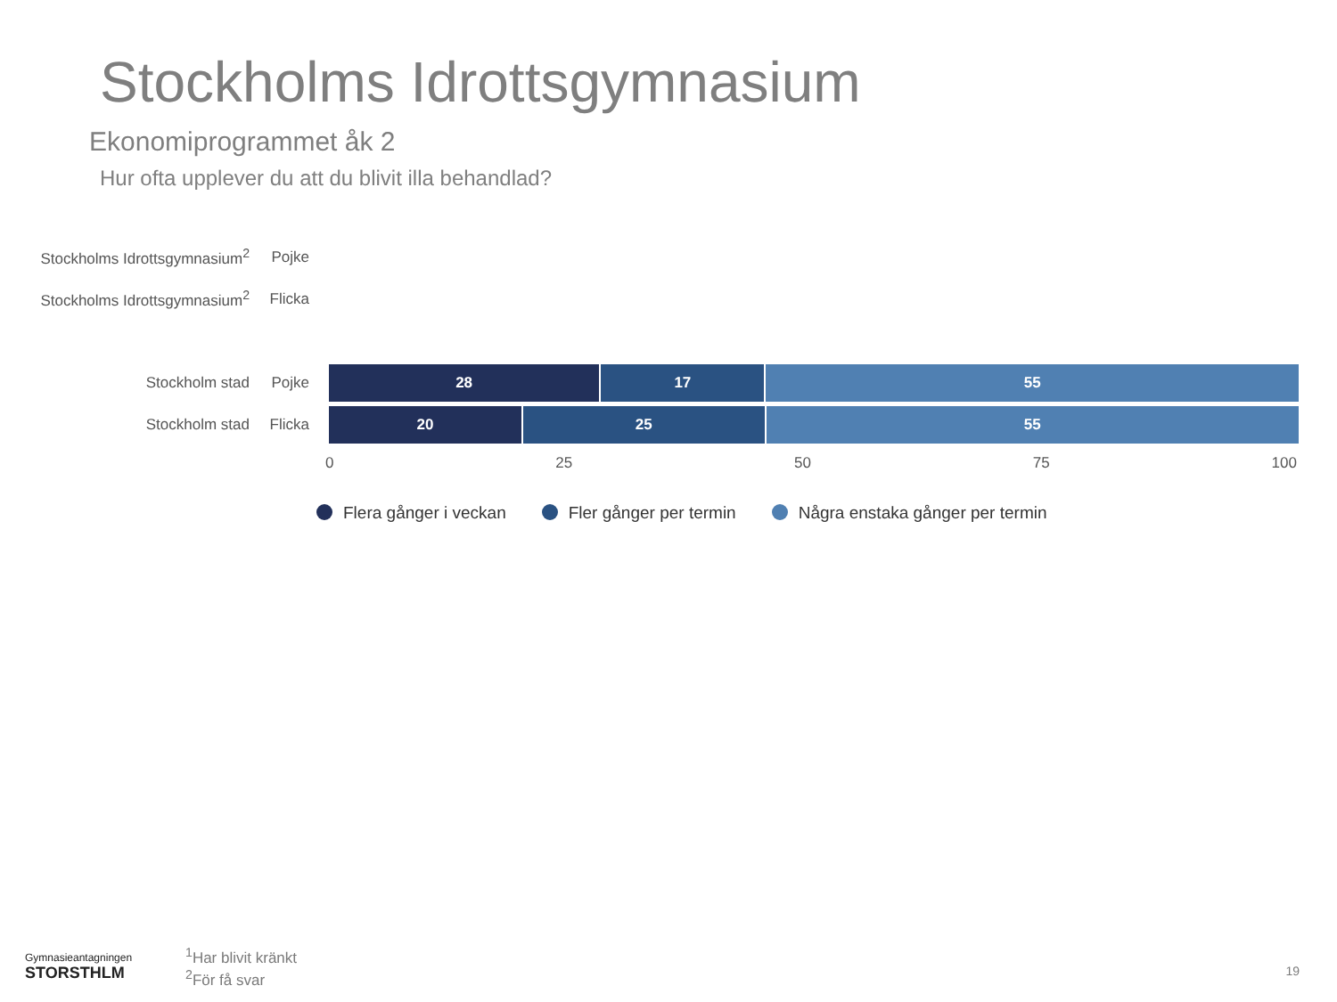Stockholms Idrottsgymnasium
Ekonomiprogrammet åk 2
Hur ofta upplever du att du blivit illa behandlad?
Stockholms Idrottsgymnasium<sup>2</sup> Pojke
Stockholms Idrottsgymnasium<sup>2</sup> Flicka
Stockholm stad Pojke
28 17 55
Stockholm stad Flicka
20 25 55
0 25 50 75 100
Flera gånger i veckan Fler gånger per termin Några enstaka gånger per termin
Gymnasieantagningen
STORSTHLM
<sup>1</sup> Har blivit kränkt
<sup>2</sup> För få svar
19